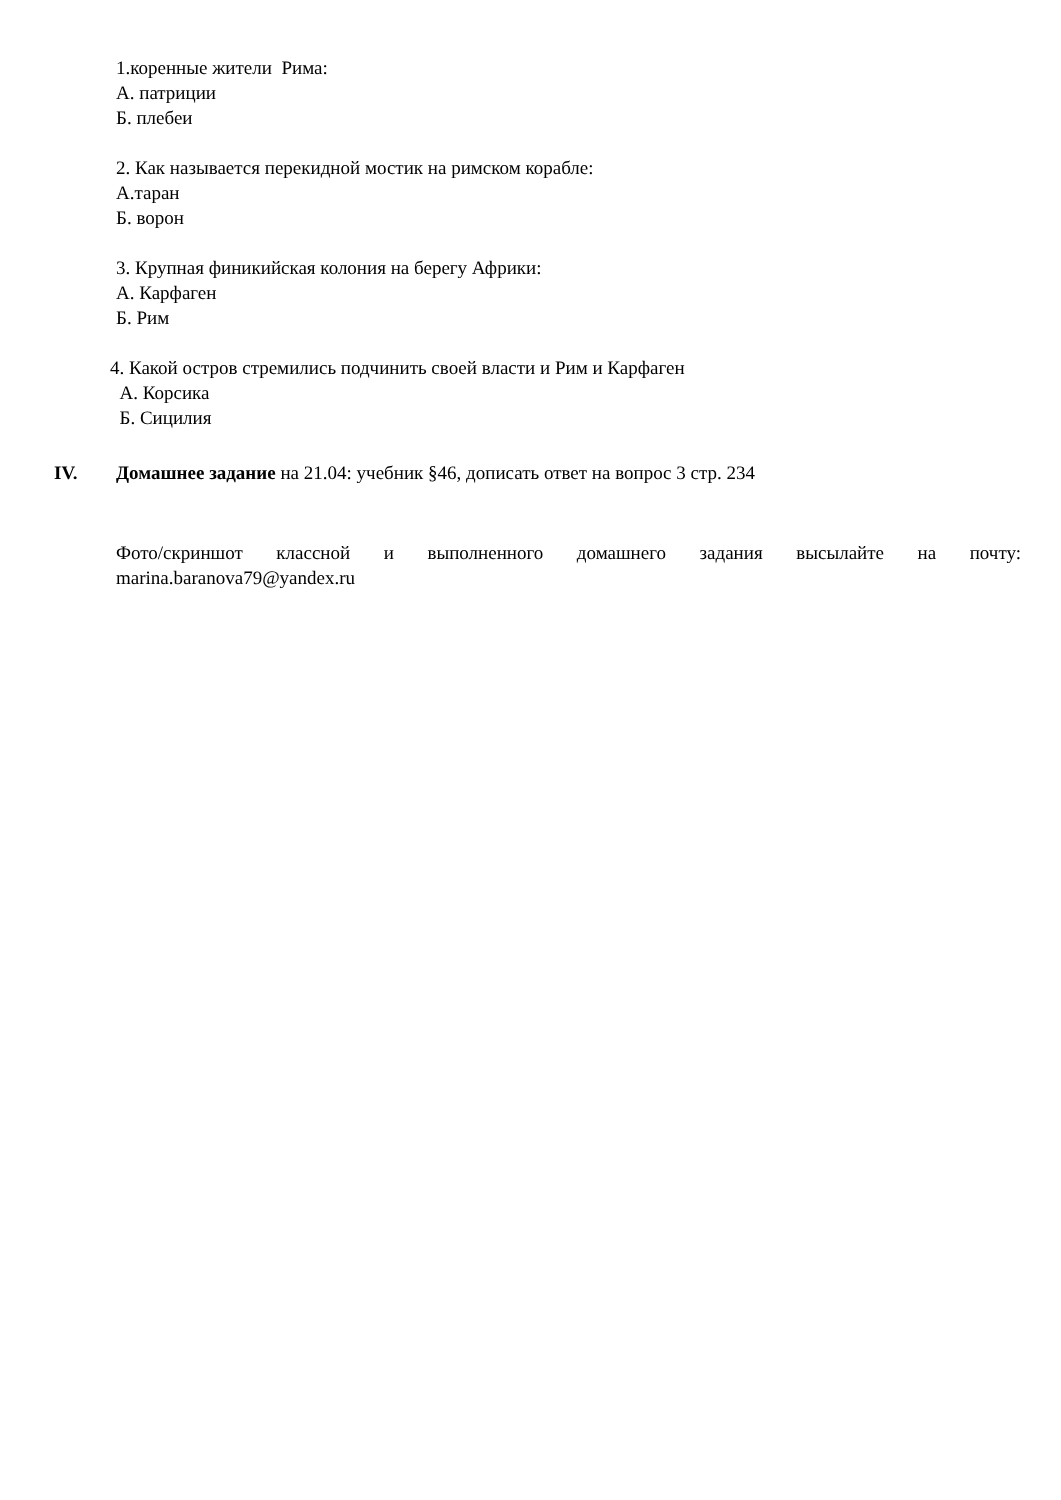1.коренные жители Рима:
А. патриции
Б. плебеи
2. Как называется перекидной мостик на римском корабле:
А.таран
Б. ворон
3. Крупная финикийская колония на берегу Африки:
А. Карфаген
Б. Рим
4. Какой остров стремились подчинить своей власти и Рим и Карфаген
А. Корсика
Б. Сицилия
IV. Домашнее задание на 21.04: учебник §46, дописать ответ на вопрос 3 стр. 234
Фото/скриншот классной и выполненного домашнего задания высылайте на почту: marina.baranova79@yandex.ru